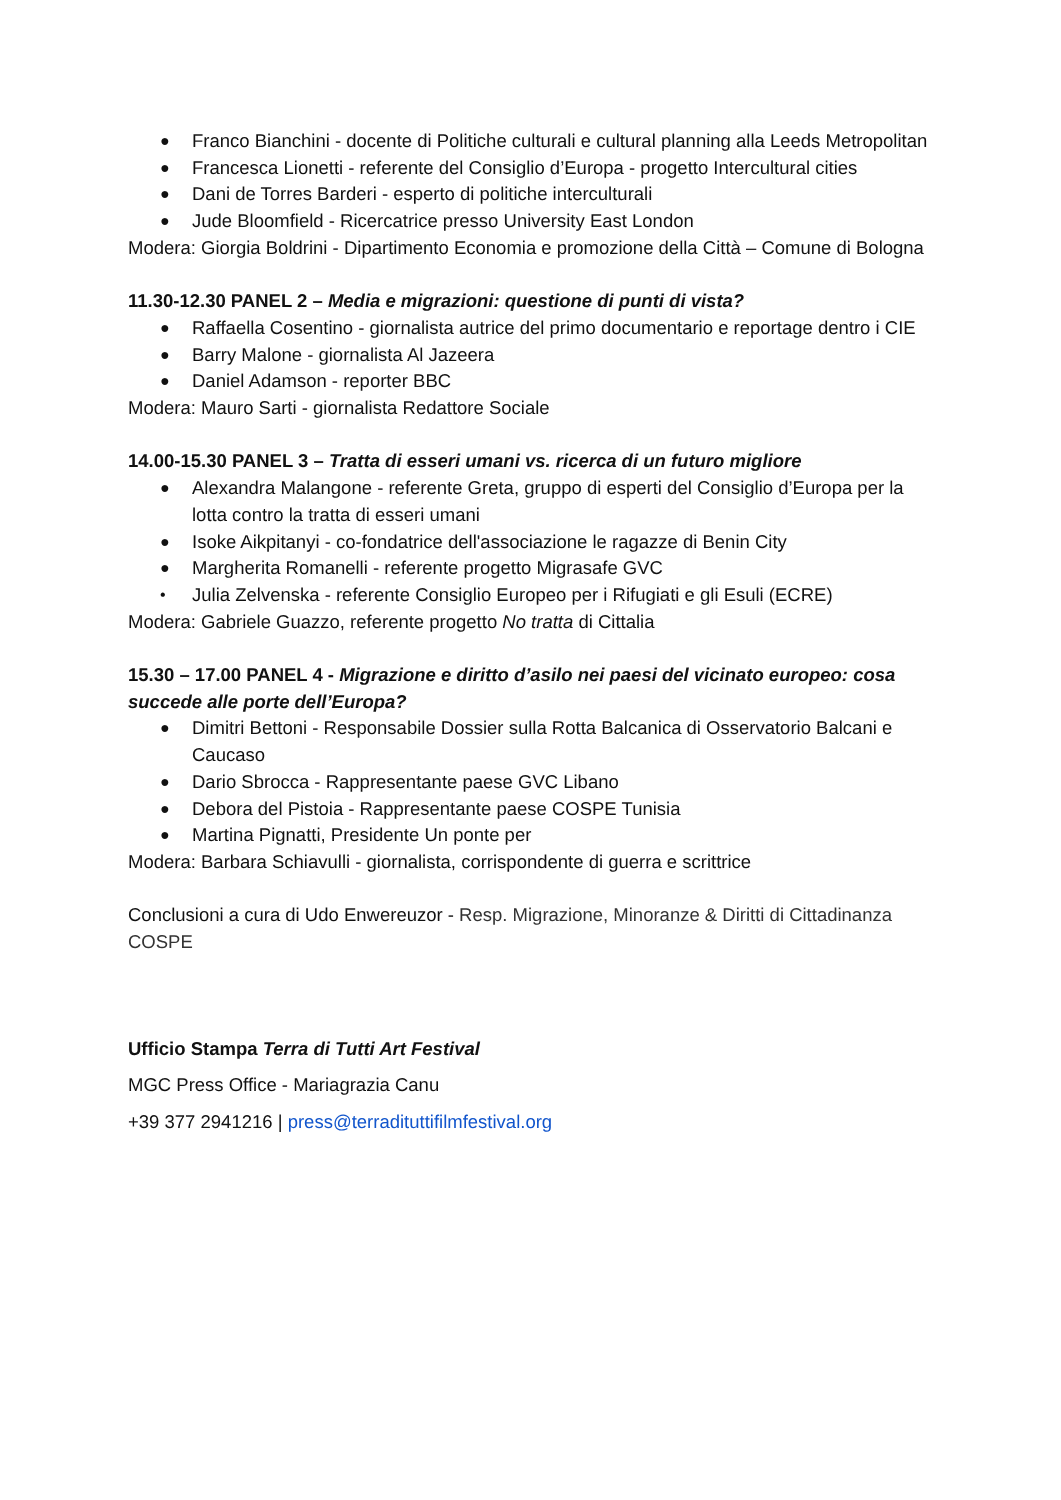● Franco Bianchini - docente di Politiche culturali e cultural planning alla Leeds Metropolitan
● Francesca Lionetti - referente del Consiglio d’Europa - progetto Intercultural cities
● Dani de Torres Barderi - esperto di politiche interculturali
● Jude Bloomfield - Ricercatrice presso University East London
Modera: Giorgia Boldrini - Dipartimento Economia e promozione della Città – Comune di Bologna
11.30-12.30 PANEL 2 – Media e migrazioni: questione di punti di vista?
● Raffaella Cosentino - giornalista autrice del primo documentario e reportage dentro i CIE
● Barry Malone - giornalista Al Jazeera
● Daniel Adamson - reporter BBC
Modera: Mauro Sarti - giornalista Redattore Sociale
14.00-15.30 PANEL 3 – Tratta di esseri umani vs. ricerca di un futuro migliore
● Alexandra Malangone - referente Greta, gruppo di esperti del Consiglio d’Europa per la lotta contro la tratta di esseri umani
● Isoke Aikpitanyi - co-fondatrice dell'associazione le ragazze di Benin City
● Margherita Romanelli - referente progetto Migrasafe GVC
• Julia Zelvenska - referente Consiglio Europeo per i Rifugiati e gli Esuli (ECRE)
Modera: Gabriele Guazzo, referente progetto No tratta di Cittalia
15.30 – 17.00 PANEL 4 - Migrazione e diritto d’asilo nei paesi del vicinato europeo: cosa succede alle porte dell’Europa?
● Dimitri Bettoni - Responsabile Dossier sulla Rotta Balcanica di Osservatorio Balcani e Caucaso
● Dario Sbrocca - Rappresentante paese GVC Libano
● Debora del Pistoia - Rappresentante paese COSPE Tunisia
● Martina Pignatti, Presidente Un ponte per
Modera: Barbara Schiavulli - giornalista, corrispondente di guerra e scrittrice
Conclusioni a cura di Udo Enwereuzor - Resp. Migrazione, Minoranze & Diritti di Cittadinanza COSPE
Ufficio Stampa Terra di Tutti Art Festival
MGC Press Office - Mariagrazia Canu
+39 377 2941216 | press@terradituttifilmfestival.org